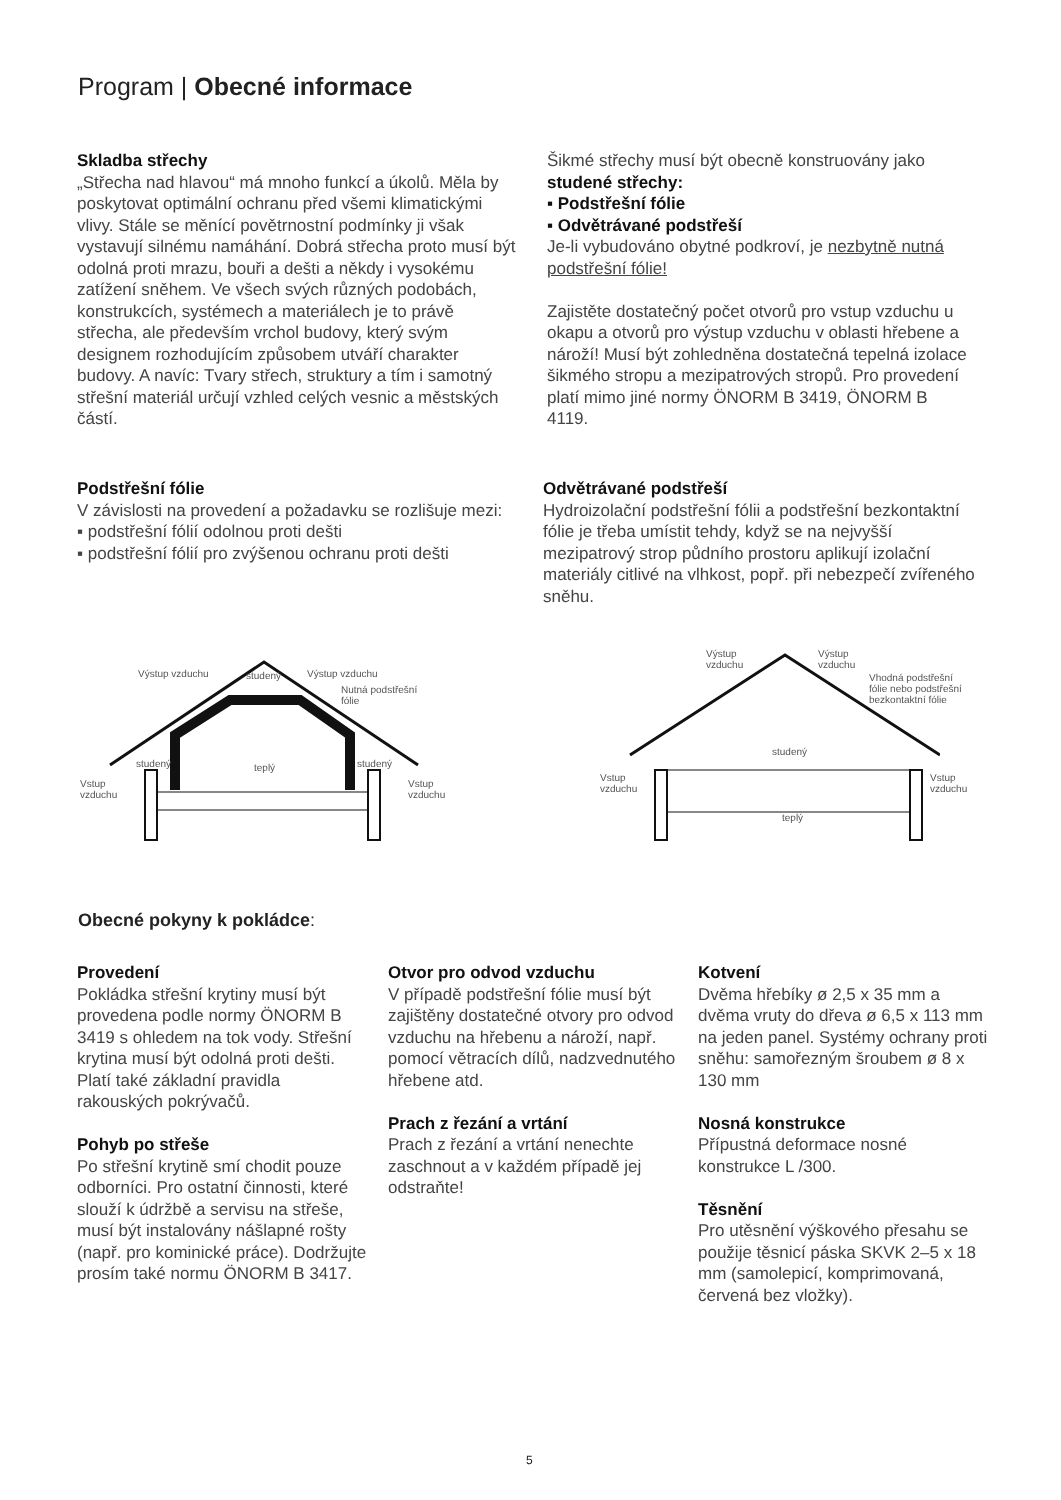Program | Obecné informace
Skladba střechy
„Střecha nad hlavou“ má mnoho funkcí a úkolů. Měla by poskytovat optimální ochranu před všemi klimatickými vlivy. Stále se měnící povětrnostní podmínky ji však vystavují silnému namáhání. Dobrá střecha proto musí být odolná proti mrazu, bouři a dešti a někdy i vysokému zatížení sněhem. Ve všech svých různých podobách, konstrukcích, systémech a materiálech je to právě střecha, ale především vrchol budovy, který svým designem rozhodujícím způsobem utváří charakter budovy. A navíc: Tvary střech, struktury a tím i samotný střešní materiál určují vzhled celých vesnic a městských částí.
Šikmé střechy musí být obecně konstruovány jako studené střechy:
▪ Podstřešní fólie
▪ Odvětrávané podstřeší
Je-li vybudováno obytné podkroví, je nezbytně nutná podstřešní fólie!
Zajistěte dostatečný počet otvorů pro vstup vzduchu u okapu a otvorů pro výstup vzduchu v oblasti hřebene a nároží! Musí být zohledněna dostatečná tepelná izolace šikmého stropu a mezipatrových stropů. Pro provedení platí mimo jiné normy ÖNORM B 3419, ÖNORM B 4119.
Podstřešní fólie
V závislosti na provedení a požadavku se rozlišuje mezi:
▪ podstřešní fólií odolnou proti dešti
▪ podstřešní fólií pro zvýšenou ochranu proti dešti
Odvětrávané podstřeší
Hydroizolační podstřešní fólii a podstřešní bezkontaktní fólie je třeba umístit tehdy, když se na nejvyšší mezipatrový strop půdního prostoru aplikují izolační materiály citlivé na vlhkost, popř. při nebezpečí zvířeného sněhu.
Výstup vzduchu studený Výstup vzduchu
Nutná podstřešní
fólie
studený teplý studený
Vstup
vzduchu
Vstup
vzduchu
Výstup
vzduchu
Výstup
vzduchu
Vhodná podstřešní
fólie nebo podstřešní
bezkontaktní fólie
studený
Vstup
vzduchu
Vstup
vzduchu
teplý
Obecné pokyny k pokládce:
Provedení
Pokládka střešní krytiny musí být provedena podle normy ÖNORM B 3419 s ohledem na tok vody. Střešní krytina musí být odolná proti dešti. Platí také základní pravidla rakouských pokrývačů.
Pohyb po střeše
Po střešní krytině smí chodit pouze odborníci. Pro ostatní činnosti, které slouží k údržbě a servisu na střeše, musí být instalovány nášlapné rošty (např. pro kominické práce). Dodržujte prosím také normu ÖNORM B 3417.
Otvor pro odvod vzduchu
V případě podstřešní fólie musí být zajištěny dostatečné otvory pro odvod vzduchu na hřebenu a nároží, např. pomocí větracích dílů, nadzvednutého hřebene atd.
Prach z řezání a vrtání
Prach z řezání a vrtání nenechte zaschnout a v každém případě jej odstraňte!
Kotvení
Dvěma hřebíky ø 2,5 x 35 mm a dvěma vruty do dřeva ø 6,5 x 113 mm na jeden panel. Systémy ochrany proti sněhu: samořezným šroubem ø 8 x 130 mm
Nosná konstrukce
Přípustná deformace nosné konstrukce L /300.
Těsnění
Pro utěsnění výškového přesahu se použije těsnicí páska SKVK 2–5 x 18 mm (samolepicí, komprimovaná, červená bez vložky).
5